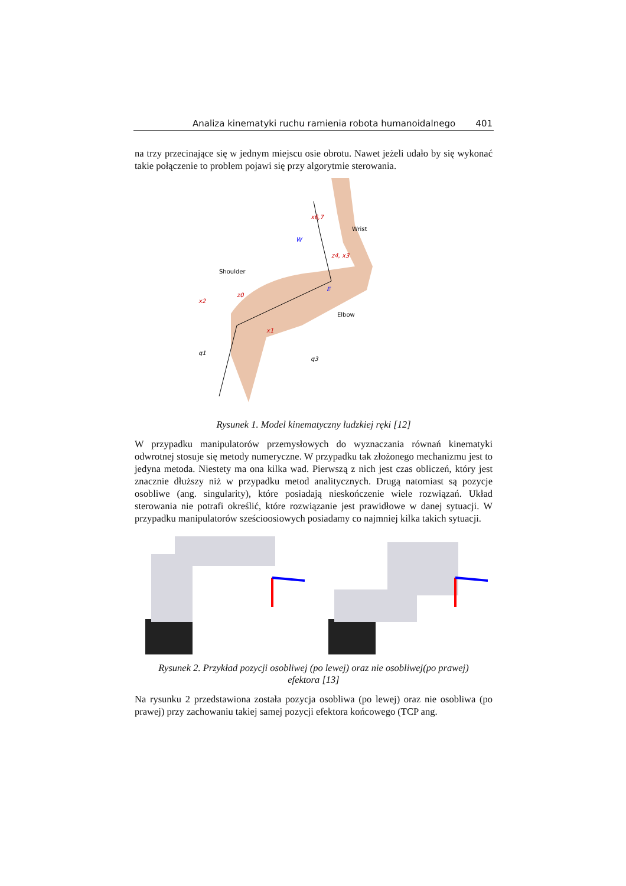Analiza kinematyki ruchu ramienia robota humanoidalnego 401
na trzy przecinające się w jednym miejscu osie obrotu. Nawet jeżeli udało by się wykonać takie połączenie to problem pojawi się przy algorytmie sterowania.
Wrist
Shoulder
Elbow
x6,7
W
E
z4, x3
x2
z0
x1
q1
q3
Rysunek 1. Model kinematyczny ludzkiej ręki [12]
W przypadku manipulatorów przemysłowych do wyznaczania równań kinematyki odwrotnej stosuje się metody numeryczne. W przypadku tak złożonego mechanizmu jest to jedyna metoda. Niestety ma ona kilka wad. Pierwszą z nich jest czas obliczeń, który jest znacznie dłuższy niż w przypadku metod analitycznych. Drugą natomiast są pozycje osobliwe (ang. singularity), które posiadają nieskończenie wiele rozwiązań. Układ sterowania nie potrafi określić, które rozwiązanie jest prawidłowe w danej sytuacji. W przypadku manipulatorów sześcioosiowych posiadamy co najmniej kilka takich sytuacji.
Rysunek 2. Przykład pozycji osobliwej (po lewej) oraz nie osobliwej(po prawej)
efektora [13]
Na rysunku 2 przedstawiona została pozycja osobliwa (po lewej) oraz nie osobliwa (po prawej) przy zachowaniu takiej samej pozycji efektora końcowego (TCP ang.